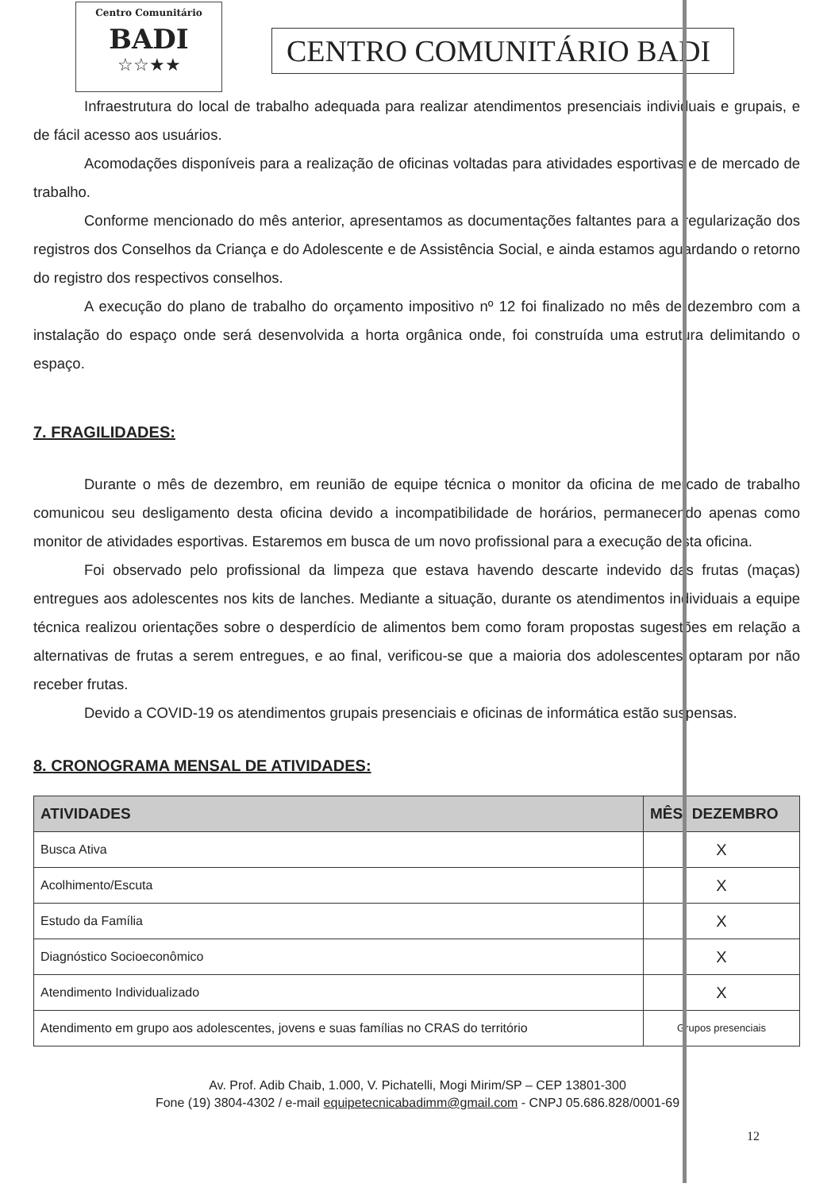Centro Comunitário
BADI
☆☆★★
CENTRO COMUNITÁRIO BADI
Infraestrutura do local de trabalho adequada para realizar atendimentos presenciais individuais e grupais, e de fácil acesso aos usuários.
Acomodações disponíveis para a realização de oficinas voltadas para atividades esportivas e de mercado de trabalho.
Conforme mencionado do mês anterior, apresentamos as documentações faltantes para a regularização dos registros dos Conselhos da Criança e do Adolescente e de Assistência Social, e ainda estamos aguardando o retorno do registro dos respectivos conselhos.
A execução do plano de trabalho do orçamento impositivo nº 12 foi finalizado no mês de dezembro com a instalação do espaço onde será desenvolvida a horta orgânica onde, foi construída uma estrutura delimitando o espaço.
7. FRAGILIDADES:
Durante o mês de dezembro, em reunião de equipe técnica o monitor da oficina de mercado de trabalho comunicou seu desligamento desta oficina devido a incompatibilidade de horários, permanecendo apenas como monitor de atividades esportivas. Estaremos em busca de um novo profissional para a execução desta oficina.
Foi observado pelo profissional da limpeza que estava havendo descarte indevido das frutas (maças) entregues aos adolescentes nos kits de lanches. Mediante a situação, durante os atendimentos individuais a equipe técnica realizou orientações sobre o desperdício de alimentos bem como foram propostas sugestões em relação a alternativas de frutas a serem entregues, e ao final, verificou-se que a maioria dos adolescentes optaram por não receber frutas.
Devido a COVID-19 os atendimentos grupais presenciais e oficinas de informática estão suspensas.
8. CRONOGRAMA MENSAL DE ATIVIDADES:
| ATIVIDADES | MÊS: DEZEMBRO |
| --- | --- |
| Busca Ativa | X |
| Acolhimento/Escuta | X |
| Estudo da Família | X |
| Diagnóstico Socioeconômico | X |
| Atendimento Individualizado | X |
| Atendimento em grupo aos adolescentes, jovens e suas famílias no CRAS do território | Grupos presenciais |
Av. Prof. Adib Chaib, 1.000, V. Pichatelli, Mogi Mirim/SP – CEP 13801-300
Fone (19) 3804-4302 / e-mail equipetecnicabadimm@gmail.com - CNPJ 05.686.828/0001-69
12